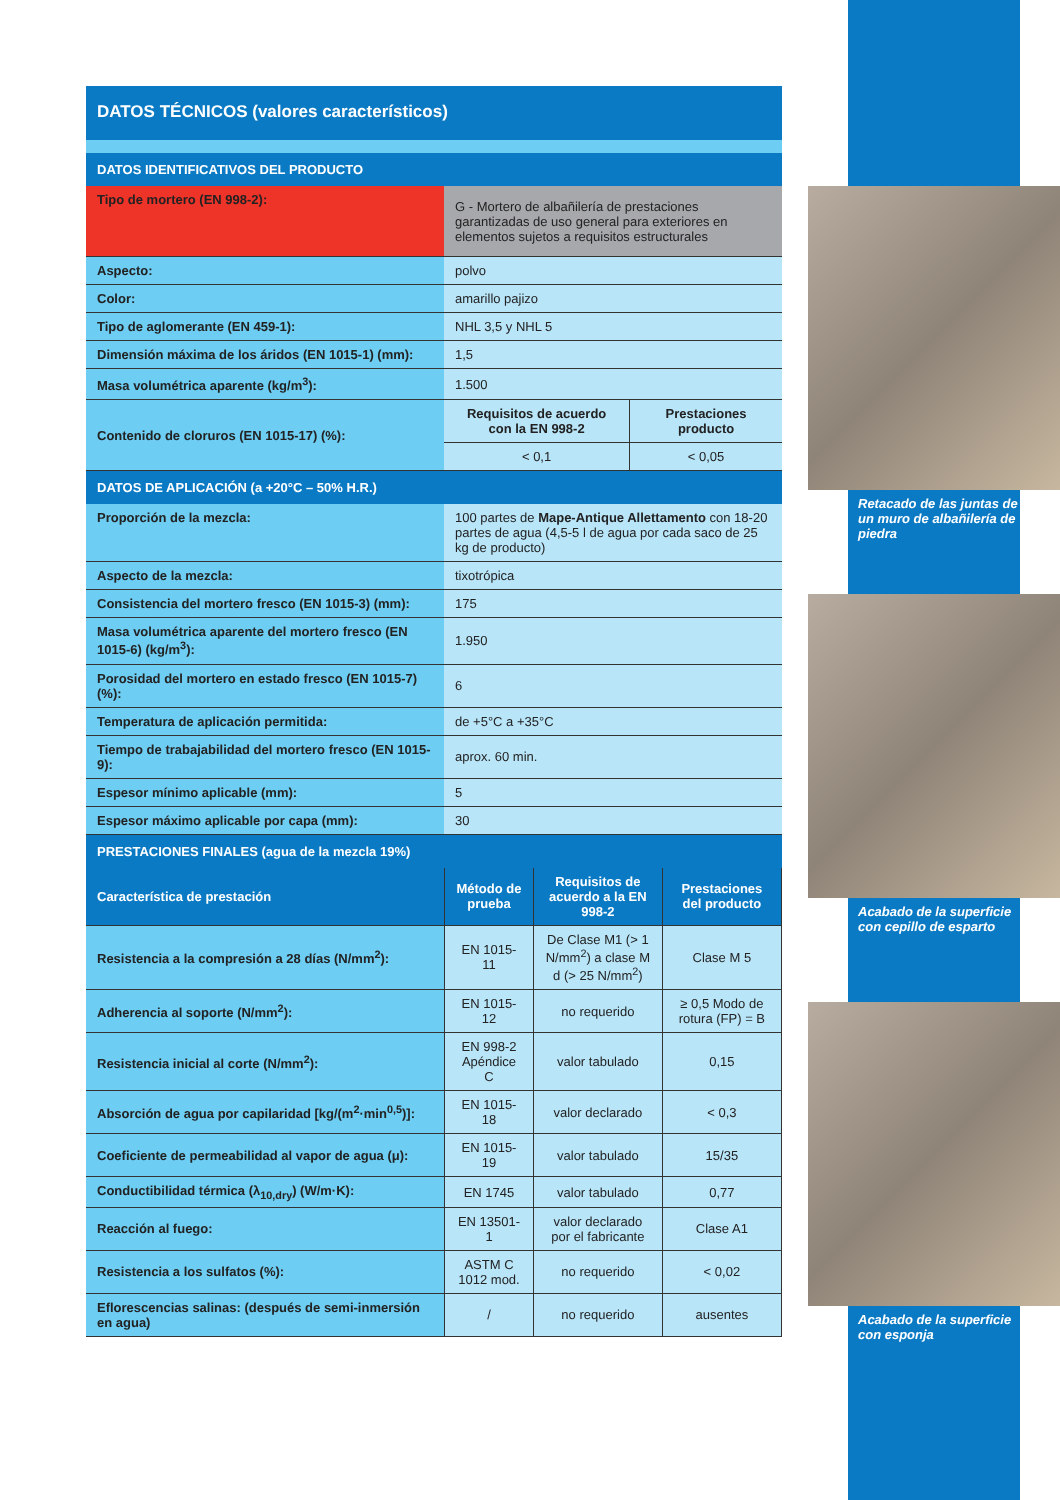DATOS TÉCNICOS (valores característicos)
| DATOS IDENTIFICATIVOS DEL PRODUCTO | | |
| Tipo de mortero (EN 998-2): | G - Mortero de albañilería de prestaciones garantizadas de uso general para exteriores en elementos sujetos a requisitos estructurales | |
| Aspecto: | polvo | |
| Color: | amarillo pajizo | |
| Tipo de aglomerante (EN 459-1): | NHL 3,5 y NHL 5 | |
| Dimensión máxima de los áridos (EN 1015-1) (mm): | 1,5 | |
| Masa volumétrica aparente (kg/m<sup>3</sup>): | 1.500 | |
| Contenido de cloruros (EN 1015-17) (%): | Requisitos de acuerdo con la EN 998-2 | Prestaciones producto |
| | < 0,1 | < 0,05 |
| DATOS DE APLICACIÓN (a +20°C – 50% H.R.) | | |
| Proporción de la mezcla: | 100 partes de Mape-Antique Allettamento con 18-20 partes de agua (4,5-5 l de agua por cada saco de 25 kg de producto) | |
| Aspecto de la mezcla: | tixotrópica | |
| Consistencia del mortero fresco (EN 1015-3) (mm): | 175 | |
| Masa volumétrica aparente del mortero fresco (EN 1015-6) (kg/m<sup>3</sup>): | 1.950 | |
| Porosidad del mortero en estado fresco (EN 1015-7) (%): | 6 | |
| Temperatura de aplicación permitida: | de +5°C a +35°C | |
| Tiempo de trabajabilidad del mortero fresco (EN 1015-9): | aprox. 60 min. | |
| Espesor mínimo aplicable (mm): | 5 | |
| Espesor máximo aplicable por capa (mm): | 30 | |
| PRESTACIONES FINALES (agua de la mezcla 19%) | | |
| Característica de prestación | Método de prueba | Requisitos de acuerdo a la EN 998-2 | Prestaciones del producto |
| --- | --- | --- | --- |
| Resistencia a la compresión a 28 días (N/mm<sup>2</sup>): | EN 1015-11 | De Clase M1 (> 1 N/mm<sup>2</sup>) a clase M d (> 25 N/mm<sup>2</sup>) | Clase M 5 |
| Adherencia al soporte (N/mm<sup>2</sup>): | EN 1015-12 | no requerido | ≥ 0,5 Modo de rotura (FP) = B |
| Resistencia inicial al corte (N/mm<sup>2</sup>): | EN 998-2 Apéndice C | valor tabulado | 0,15 |
| Absorción de agua por capilaridad [kg/(m<sup>2</sup>·min<sup>0,5</sup>)]: | EN 1015-18 | valor declarado | < 0,3 |
| Coeficiente de permeabilidad al vapor de agua (μ): | EN 1015-19 | valor tabulado | 15/35 |
| Conductibilidad térmica (λ<sub>10,dry</sub>) (W/m·K): | EN 1745 | valor tabulado | 0,77 |
| Reacción al fuego: | EN 13501-1 | valor declarado por el fabricante | Clase A1 |
| Resistencia a los sulfatos (%): | ASTM C 1012 mod. | no requerido | < 0,02 |
| Eflorescencias salinas: (después de semi-inmersión en agua) | / | no requerido | ausentes |
Retacado de las juntas de un muro de albañilería de piedra
Acabado de la superficie con cepillo de esparto
Acabado de la superficie con esponja